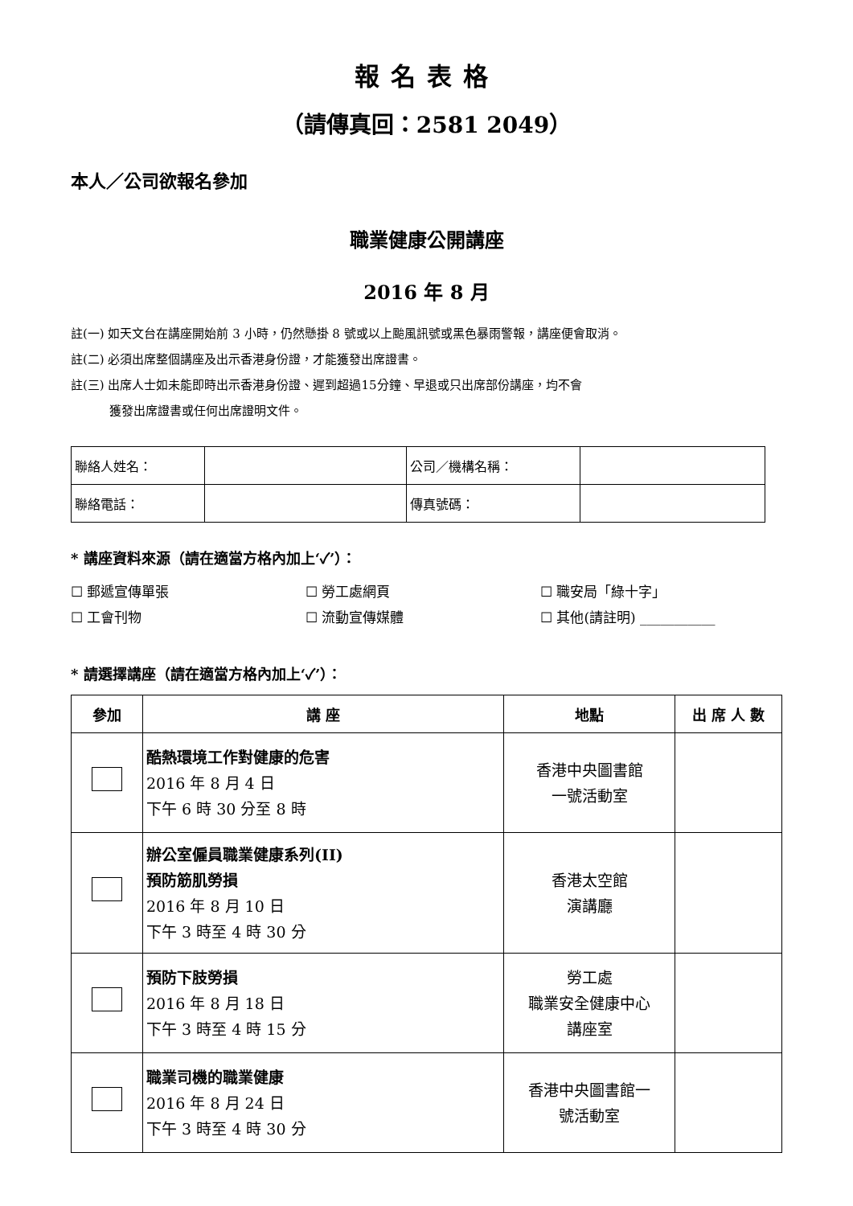報名表格
（請傳真回：2581 2049）
本人／公司欲報名參加
職業健康公開講座
2016 年 8 月
註(一) 如天文台在講座開始前 3 小時，仍然懸掛 8 號或以上颱風訊號或黑色暴雨警報，講座便會取消。
註(二) 必須出席整個講座及出示香港身份證，才能獲發出席證書。
註(三) 出席人士如未能即時出示香港身份證、遲到超過15分鐘、早退或只出席部份講座，均不會
獲發出席證書或任何出席證明文件。
| 聯絡人姓名： | | 公司／機構名稱： | |
| 聯絡電話： | | 傳真號碼： | |
* 講座資料來源（請在適當方格內加上‘✓’）：
☐ 郵遞宣傳單張 ☐ 勞工處網頁 ☐ 職安局「綠十字」 ☐ 工會刊物 ☐ 流動宣傳媒體 ☐ 其他(請註明) ___________
* 請選擇講座（請在適當方格內加上‘✓’）：
| 參加 | 講 座 | 地點 | 出 席 人 數 |
| --- | --- | --- | --- |
| | 酷熱環境工作對健康的危害 2016 年 8 月 4 日 下午 6 時 30 分至 8 時 | 香港中央圖書館 一號活動室 | |
| | 辦公室僱員職業健康系列(II) 預防筋肌勞損 2016 年 8 月 10 日 下午 3 時至 4 時 30 分 | 香港太空館 演講廳 | |
| | 預防下肢勞損 2016 年 8 月 18 日 下午 3 時至 4 時 15 分 | 勞工處 職業安全健康中心 講座室 | |
| | 職業司機的職業健康 2016 年 8 月 24 日 下午 3 時至 4 時 30 分 | 香港中央圖書館一 號活動室 | |